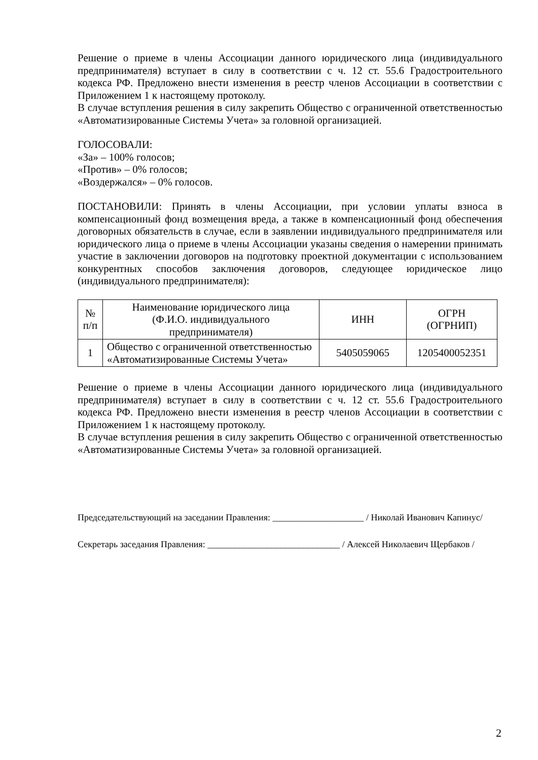Решение о приеме в члены Ассоциации данного юридического лица (индивидуального предпринимателя) вступает в силу в соответствии с ч. 12 ст. 55.6 Градостроительного кодекса РФ. Предложено внести изменения в реестр членов Ассоциации в соответствии с Приложением 1 к настоящему протоколу.
В случае вступления решения в силу закрепить Общество с ограниченной ответственностью «Автоматизированные Системы Учета» за головной организацией.
ГОЛОСОВАЛИ:
«За» – 100% голосов;
«Против» – 0% голосов;
«Воздержался» – 0% голосов.
ПОСТАНОВИЛИ: Принять в члены Ассоциации, при условии уплаты взноса в компенсационный фонд возмещения вреда, а также в компенсационный фонд обеспечения договорных обязательств в случае, если в заявлении индивидуального предпринимателя или юридического лица о приеме в члены Ассоциации указаны сведения о намерении принимать участие в заключении договоров на подготовку проектной документации с использованием конкурентных способов заключения договоров, следующее юридическое лицо (индивидуального предпринимателя):
| № п/п | Наименование юридического лица (Ф.И.О. индивидуального предпринимателя) | ИНН | ОГРН (ОГРНИП) |
| 1 | Общество с ограниченной ответственностью «Автоматизированные Системы Учета» | 5405059065 | 1205400052351 |
Решение о приеме в члены Ассоциации данного юридического лица (индивидуального предпринимателя) вступает в силу в соответствии с ч. 12 ст. 55.6 Градостроительного кодекса РФ. Предложено внести изменения в реестр членов Ассоциации в соответствии с Приложением 1 к настоящему протоколу.
В случае вступления решения в силу закрепить Общество с ограниченной ответственностью «Автоматизированные Системы Учета» за головной организацией.
Председательствующий на заседании Правления: ____________________ / Николай Иванович Капинус/
Секретарь заседания Правления: _____________________________ / Алексей Николаевич Щербаков /
2